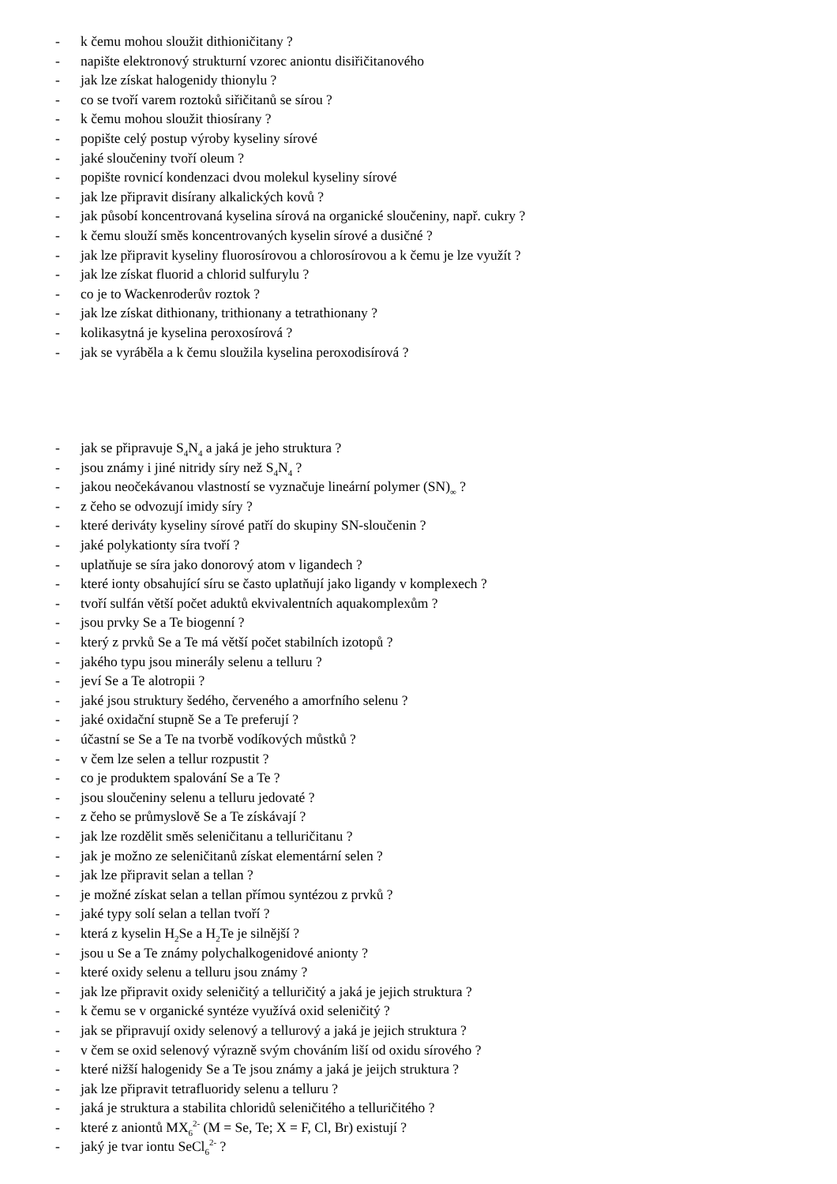- k čemu mohou sloužit dithioničitany ?
- napište elektronový strukturní vzorec aniontu disiřičitanového
- jak lze získat halogenidy thionylu ?
- co se tvoří varem roztoků siřičitanů se sírou ?
- k čemu mohou sloužit thiosírany ?
- popište celý postup výroby kyseliny sírové
- jaké sloučeniny tvoří oleum ?
- popište rovnicí kondenzaci dvou molekul kyseliny sírové
- jak lze připravit disírany alkalických kovů ?
- jak působí koncentrovaná kyselina sírová na organické sloučeniny, např. cukry ?
- k čemu slouží směs koncentrovaných kyselin sírové a dusičné ?
- jak lze připravit kyseliny fluorosírovou a chlorosírovou a k čemu je lze využít ?
- jak lze získat fluorid a chlorid sulfurylu ?
- co je to Wackenroderův roztok ?
- jak lze získat dithionany, trithionany a tetrathionany ?
- kolikasytná je kyselina peroxosírová ?
- jak se vyráběla a k čemu sloužila kyselina peroxodisírová ?
- jak se připravuje S<sub>4</sub>N<sub>4</sub> a jaká je jeho struktura ?
- jsou známy i jiné nitridy síry než S<sub>4</sub>N<sub>4</sub> ?
- jakou neočekávanou vlastností se vyznačuje lineární polymer (SN)<sub>∞</sub> ?
- z čeho se odvozují imidy síry ?
- které deriváty kyseliny sírové patří do skupiny SN-sloučenin ?
- jaké polykationty síra tvoří ?
- uplatňuje se síra jako donorový atom v ligandech ?
- které ionty obsahující síru se často uplatňují jako ligandy v komplexech ?
- tvoří sulfán větší počet aduktů ekvivalentních aquakomplexům ?
- jsou prvky Se a Te biogenní ?
- který z prvků Se a Te má větší počet stabilních izotopů ?
- jakého typu jsou minerály selenu a telluru ?
- jeví Se a Te alotropii ?
- jaké jsou struktury šedého, červeného a amorfního selenu ?
- jaké oxidační stupně Se a Te preferují ?
- účastní se Se a Te na tvorbě vodíkových můstků ?
- v čem lze selen a tellur rozpustit ?
- co je produktem spalování Se a Te ?
- jsou sloučeniny selenu a telluru jedovaté ?
- z čeho se průmyslově Se a Te získávají ?
- jak lze rozdělit směs seleničitanu a telluričitanu ?
- jak je možno ze seleničitanů získat elementární selen ?
- jak lze připravit selan a tellan ?
- je možné získat selan a tellan přímou syntézou z prvků ?
- jaké typy solí selan a tellan tvoří ?
- která z kyselin H<sub>2</sub>Se a H<sub>2</sub>Te je silnější ?
- jsou u Se a Te známy polychalkogenidové anionty ?
- které oxidy selenu a telluru jsou známy ?
- jak lze připravit oxidy seleničitý a telluričitý a jaká je jejich struktura ?
- k čemu se v organické syntéze využívá oxid seleničitý ?
- jak se připravují oxidy selenový a tellurový a jaká je jejich struktura ?
- v čem se oxid selenový výrazně svým chováním liší od oxidu sírového ?
- které nižší halogenidy Se a Te jsou známy a jaká je jeijch struktura ?
- jak lze připravit tetrafluoridy selenu a telluru ?
- jaká je struktura a stabilita chloridů seleničitého a telluričitého ?
- které z aniontů MX<sub>6</sub><sup>2-</sup> (M = Se, Te; X = F, Cl, Br) existují ?
- jaký je tvar iontu SeCl<sub>6</sub><sup>2-</sup> ?